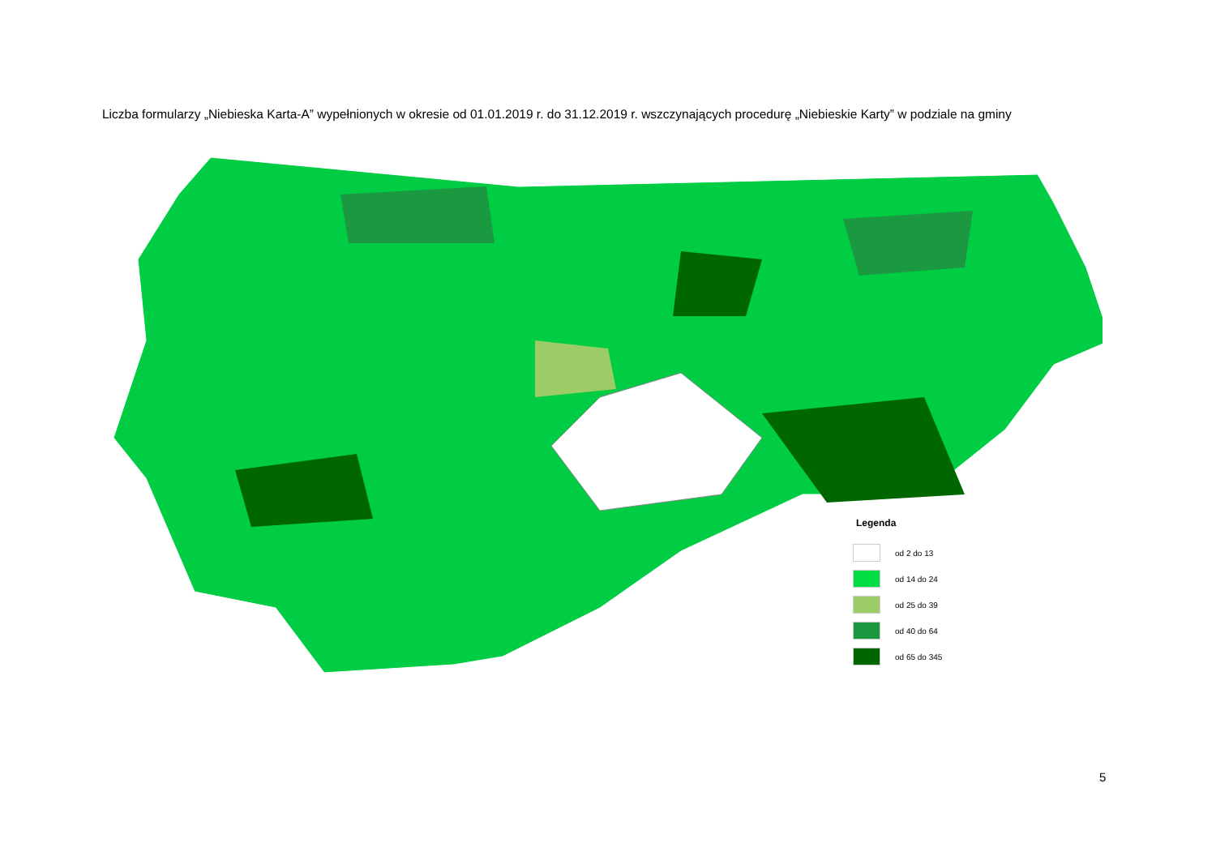Liczba formularzy „Niebieska Karta-A” wypełnionych w okresie od 01.01.2019 r. do 31.12.2019 r. wszczynających procedurę „Niebieskie Karty” w podziale na gminy
Legenda
od 2 do 13
od 14 do 24
od 25 do 39
od 40 do 64
od 65 do 345
5